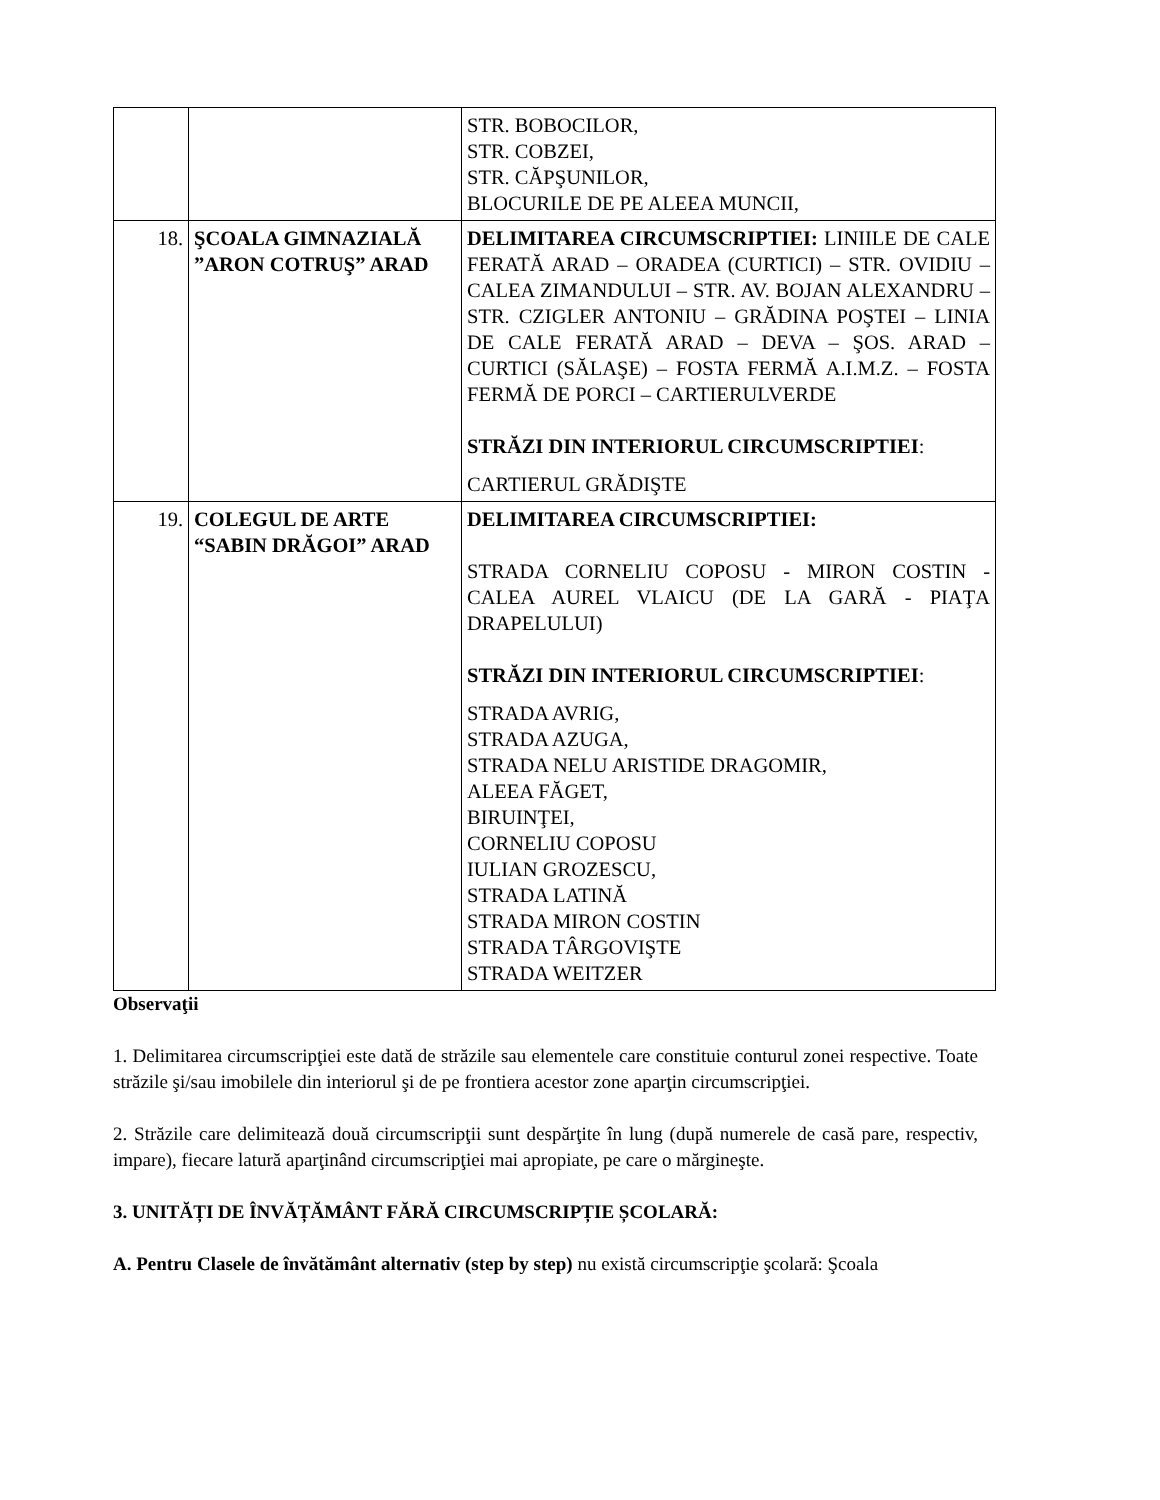| | | STR. BOBOCILOR, STR. COBZEI, STR. CĂPŞUNILOR, BLOCURILE DE PE ALEEA MUNCII, |
| 18. | ŞCOALA GIMNAZIALĂ ”ARON COTRUŞ” ARAD | DELIMITAREA CIRCUMSCRIPTIEI: LINIILE DE CALE FERATĂ ARAD – ORADEA (CURTICI) – STR. OVIDIU – CALEA ZIMANDULUI – STR. AV. BOJAN ALEXANDRU – STR. CZIGLER ANTONIU – GRĂDINA POŞTEI – LINIA DE CALE FERATĂ ARAD – DEVA – ŞOS. ARAD – CURTICI (SĂLAŞE) – FOSTA FERMĂ A.I.M.Z. – FOSTA FERMĂ DE PORCI – CARTIERULVERDE STRĂZI DIN INTERIORUL CIRCUMSCRIPTIEI : CARTIERUL GRĂDIŞTE |
| 19. | COLEGUL DE ARTE “SABIN DRĂGOI” ARAD | DELIMITAREA CIRCUMSCRIPTIEI: STRADA CORNELIU COPOSU - MIRON COSTIN - CALEA AUREL VLAICU (DE LA GARĂ - PIAŢA DRAPELULUI) STRĂZI DIN INTERIORUL CIRCUMSCRIPTIEI : STRADA AVRIG, STRADA AZUGA, STRADA NELU ARISTIDE DRAGOMIR, ALEEA FĂGET, BIRUINŢEI, CORNELIU COPOSU IULIAN GROZESCU, STRADA LATINĂ STRADA MIRON COSTIN STRADA TÂRGOVIŞTE STRADA WEITZER |
Observaţii
1. Delimitarea circumscripţiei este dată de străzile sau elementele care constituie conturul zonei respective. Toate străzile şi/sau imobilele din interiorul şi de pe frontiera acestor zone aparţin circumscripţiei.
2. Străzile care delimitează două circumscripţii sunt despărţite în lung (după numerele de casă pare, respectiv, impare), fiecare latură aparţinând circumscripţiei mai apropiate, pe care o mărgineşte.
3. UNITĂȚI DE ÎNVĂȚĂMÂNT FĂRĂ CIRCUMSCRIPȚIE ȘCOLARĂ:
A. Pentru Clasele de învătământ alternativ (step by step) nu există circumscripţie şcolară: Şcoala